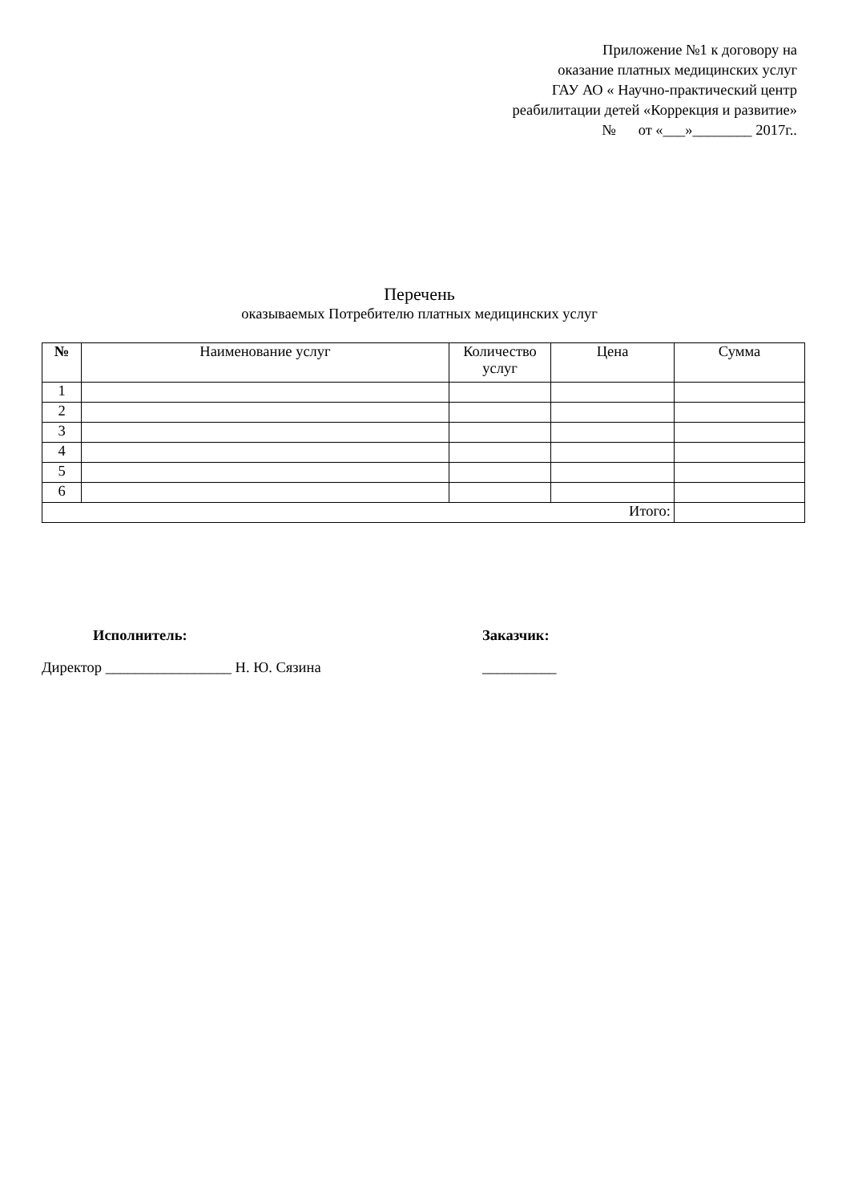Приложение №1 к договору на
оказание платных медицинских услуг
ГАУ АО « Научно-практический центр
реабилитации детей «Коррекция и развитие»
№ от «___»________ 2017г..
Перечень
оказываемых Потребителю платных медицинских услуг
| № | Наименование услуг | Количество услуг | Цена | Сумма |
| --- | --- | --- | --- | --- |
| 1 | | | | |
| 2 | | | | |
| 3 | | | | |
| 4 | | | | |
| 5 | | | | |
| 6 | | | | |
| Итого: | | | | |
Исполнитель:
Директор _________________ Н. Ю. Сязина
Заказчик:
__________